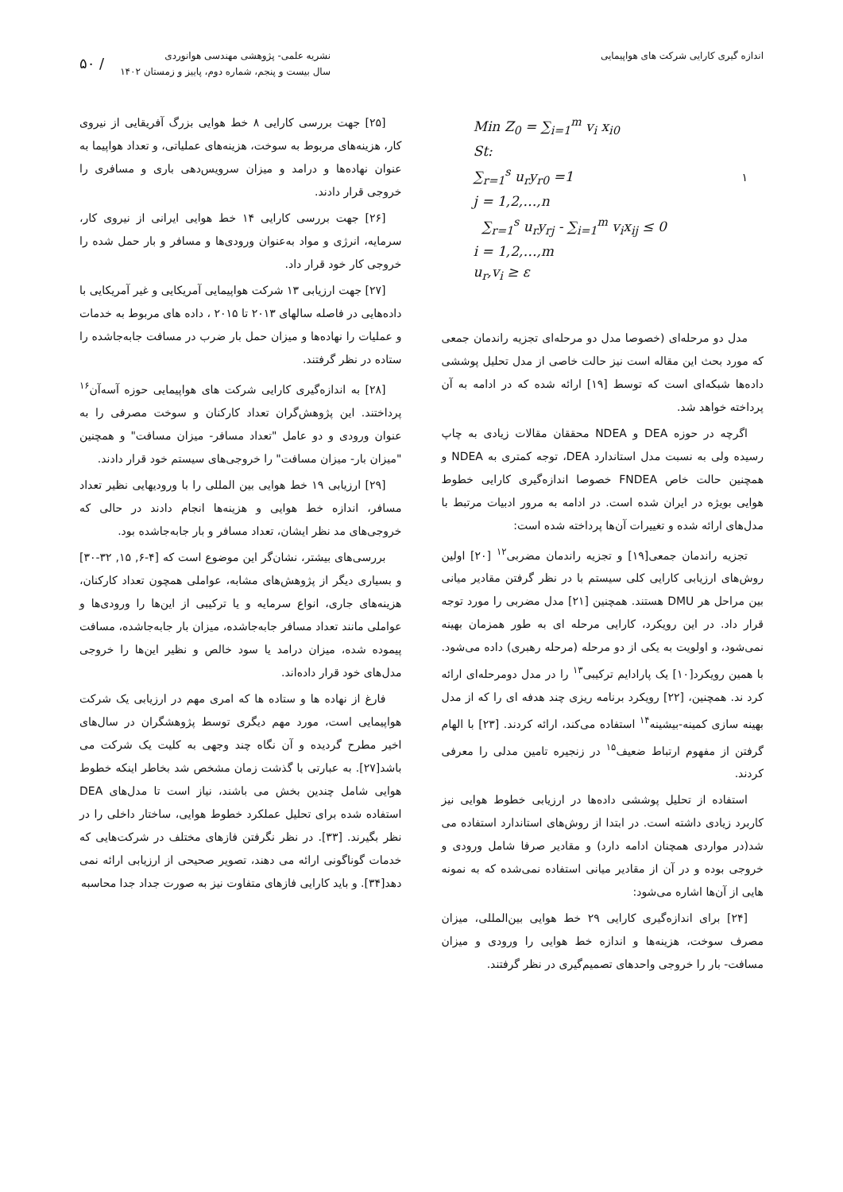اندازه گیری کارایی شرکت های هواپیمایی
نشریه علمی- پژوهشی مهندسی هوانوردی
سال بیست و پنجم، شماره دوم، پاییز و زمستان ۱۴۰۲
/ ۵۰
Min Z<sub>0</sub> = ∑<sub>i=1</sub><sup>m</sup> v<sub>i</sub> x<sub>i0</sub>
St:
∑<sub>r=1</sub><sup>s</sup> u<sub>r</sub>y<sub>r0</sub> =1
j = 1,2,…,n
∑<sub>r=1</sub><sup>s</sup> u<sub>r</sub>y<sub>rj</sub> - ∑<sub>i=1</sub><sup>m</sup> v<sub>i</sub>x<sub>ij</sub> ≤ 0
i = 1,2,…,m
u<sub>r</sub>,v<sub>i</sub> ≥ ε
۱
مدل دو مرحله‌ای (خصوصا مدل دو مرحله‌ای تجزیه راندمان جمعی که مورد بحث این مقاله است نیز حالت خاصی از مدل تحلیل پوششی داده‌ها شبکه‌ای است که توسط [۱۹] ارائه شده که در ادامه به آن پرداخته خواهد شد.
اگرچه در حوزه DEA و NDEA محققان مقالات زیادی به چاپ رسیده ولی به نسبت مدل استاندارد DEA، توجه کمتری به NDEA و همچنین حالت خاص FNDEA خصوصا اندازه‌گیری کارایی خطوط هوایی بویژه در ایران شده است. در ادامه به مرور ادبیات مرتبط با مدل‌های ارائه شده و تغییرات آن‌ها پرداخته شده است:
تجزیه راندمان جمعی[۱۹] و تجزیه راندمان مضربی<sup>۱۲</sup> [۲۰] اولین روش‌های ارزیابی کارایی کلی سیستم با در نظر گرفتن مقادیر میانی بین مراحل هر DMU هستند. همچنین [۲۱] مدل مضربی را مورد توجه قرار داد. در این رویکرد، کارایی مرحله ای به طور همزمان بهینه نمی‌شود، و اولویت به یکی از دو مرحله (مرحله رهبری) داده می‌شود. با همین رویکرد[۱۰] یک پارادایم ترکیبی<sup>۱۳</sup> را در مدل دومرحله‌ای ارائه کرد ند. همچنین، [۲۲] رویکرد برنامه ریزی چند هدفه ای را که از مدل بهینه سازی کمینه-بیشینه<sup>۱۴</sup> استفاده می‌کند، ارائه کردند. [۲۳] با الهام گرفتن از مفهوم ارتباط ضعیف<sup>۱۵</sup> در زنجیره تامین مدلی را معرفی کردند.
استفاده از تحلیل پوششی داده‌ها در ارزیابی خطوط هوایی نیز کاربرد زیادی داشته است. در ابتدا از روش‌های استاندارد استفاده می شد(در مواردی همچنان ادامه دارد) و مقادیر صرفا شامل ورودی و خروجی بوده و در آن از مقادیر میانی استفاده نمی‌شده که به نمونه هایی از آن‌ها اشاره می‌شود:
[۲۴] برای اندازه‌گیری کارایی ۲۹ خط هوایی بین‌المللی، میزان مصرف سوخت، هزینه‌ها و اندازه خط هوایی را ورودی و میزان مسافت- بار را خروجی واحدهای تصمیم‌گیری در نظر گرفتند.
[۲۵] جهت بررسی کارایی ۸ خط هوایی بزرگ آفریقایی از نیروی کار، هزینه‌های مربوط به سوخت، هزینه‌های عملیاتی، و تعداد هواپیما به عنوان نهاده‌ها و درامد و میزان سرویس‌دهی باری و مسافری را خروجی قرار دادند.
[۲۶] جهت بررسی کارایی ۱۴ خط هوایی ایرانی از نیروی کار، سرمایه، انرژی و مواد به‌عنوان ورودی‌ها و مسافر و بار حمل شده را خروجی کار خود قرار داد.
[۲۷] جهت ارزیابی ۱۳ شرکت هواپیمایی آمریکایی و غیر آمریکایی با داده‌هایی در فاصله سالهای ۲۰۱۳ تا ۲۰۱۵ ، داده های مربوط به خدمات و عملیات را نهاده‌ها و میزان حمل بار ضرب در مسافت جابه‌جاشده را ستاده در نظر گرفتند.
[۲۸] به اندازه‌گیری کارایی شرکت های هواپیمایی حوزه آسه‌آن<sup>۱۶</sup> پرداختند. این پژوهش‌گران تعداد کارکنان و سوخت مصرفی را به عنوان ورودی و دو عامل "تعداد مسافر- میزان مسافت" و همچنین "میزان بار- میزان مسافت" را خروجی‌های سیستم خود قرار دادند.
[۲۹] ارزیابی ۱۹ خط هوایی بین المللی را با ورودیهایی نظیر تعداد مسافر، اندازه خط هوایی و هزینه‌ها انجام دادند در حالی که خروجی‌های مد نظر ایشان، تعداد مسافر و بار جابه‌جاشده بود.
بررسی‌های بیشتر، نشان‌گر این موضوع است که [۴-۶, ۱۵, ۳۲-۳۰] و بسیاری دیگر از پژوهش‌های مشابه، عواملی همچون تعداد کارکنان، هزینه‌های جاری، انواع سرمایه و یا ترکیبی از این‌ها را ورودی‌ها و عواملی مانند تعداد مسافر جابه‌جاشده، میزان بار جابه‌جاشده، مسافت پیموده شده، میزان درامد یا سود خالص و نظیر این‌ها را خروجی مدل‌های خود قرار داده‌اند.
فارغ از نهاده ها و ستاده ها که امری مهم در ارزیابی یک شرکت هواپیمایی است، مورد مهم دیگری توسط پژوهشگران در سال‌های اخیر مطرح گردیده و آن نگاه چند وجهی به کلیت یک شرکت می باشد[۲۷]. به عبارتی با گذشت زمان مشخص شد بخاطر اینکه خطوط هوایی شامل چندین بخش می باشند، نیاز است تا مدل‌های DEA استفاده شده برای تحلیل عملکرد خطوط هوایی، ساختار داخلی را در نظر بگیرند. [۳۳]. در نظر نگرفتن فازهای مختلف در شرکت‌هایی که خدمات گوناگونی ارائه می دهند، تصویر صحیحی از ارزیابی ارائه نمی دهد[۳۴]. و باید کارایی فازهای متفاوت نیز به صورت جداد جدا محاسبه